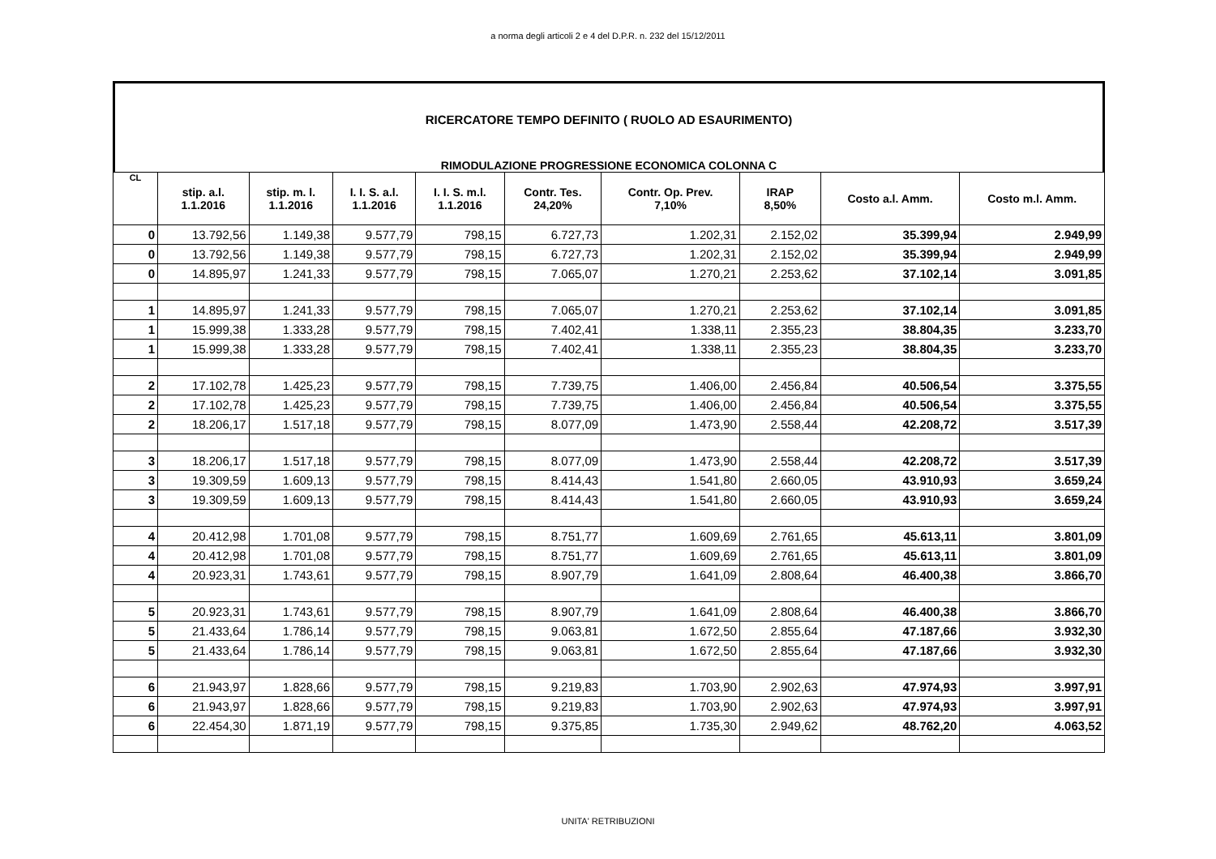a norma degli articoli 2 e 4 del D.P.R. n. 232 del 15/12/2011
RICERCATORE TEMPO DEFINITO ( RUOLO AD ESAURIMENTO)
RIMODULAZIONE PROGRESSIONE ECONOMICA COLONNA C
| CL | stip. a.l. 1.1.2016 | stip. m. l. 1.1.2016 | I. I. S. a.l. 1.1.2016 | I. I. S. m.l. 1.1.2016 | Contr. Tes. 24,20% | Contr. Op. Prev. 7,10% | IRAP 8,50% | Costo a.l. Amm. | Costo m.l. Amm. |
| --- | --- | --- | --- | --- | --- | --- | --- | --- | --- |
| 0 | 13.792,56 | 1.149,38 | 9.577,79 | 798,15 | 6.727,73 | 1.202,31 | 2.152,02 | 35.399,94 | 2.949,99 |
| 0 | 13.792,56 | 1.149,38 | 9.577,79 | 798,15 | 6.727,73 | 1.202,31 | 2.152,02 | 35.399,94 | 2.949,99 |
| 0 | 14.895,97 | 1.241,33 | 9.577,79 | 798,15 | 7.065,07 | 1.270,21 | 2.253,62 | 37.102,14 | 3.091,85 |
| 1 | 14.895,97 | 1.241,33 | 9.577,79 | 798,15 | 7.065,07 | 1.270,21 | 2.253,62 | 37.102,14 | 3.091,85 |
| 1 | 15.999,38 | 1.333,28 | 9.577,79 | 798,15 | 7.402,41 | 1.338,11 | 2.355,23 | 38.804,35 | 3.233,70 |
| 1 | 15.999,38 | 1.333,28 | 9.577,79 | 798,15 | 7.402,41 | 1.338,11 | 2.355,23 | 38.804,35 | 3.233,70 |
| 2 | 17.102,78 | 1.425,23 | 9.577,79 | 798,15 | 7.739,75 | 1.406,00 | 2.456,84 | 40.506,54 | 3.375,55 |
| 2 | 17.102,78 | 1.425,23 | 9.577,79 | 798,15 | 7.739,75 | 1.406,00 | 2.456,84 | 40.506,54 | 3.375,55 |
| 2 | 18.206,17 | 1.517,18 | 9.577,79 | 798,15 | 8.077,09 | 1.473,90 | 2.558,44 | 42.208,72 | 3.517,39 |
| 3 | 18.206,17 | 1.517,18 | 9.577,79 | 798,15 | 8.077,09 | 1.473,90 | 2.558,44 | 42.208,72 | 3.517,39 |
| 3 | 19.309,59 | 1.609,13 | 9.577,79 | 798,15 | 8.414,43 | 1.541,80 | 2.660,05 | 43.910,93 | 3.659,24 |
| 3 | 19.309,59 | 1.609,13 | 9.577,79 | 798,15 | 8.414,43 | 1.541,80 | 2.660,05 | 43.910,93 | 3.659,24 |
| 4 | 20.412,98 | 1.701,08 | 9.577,79 | 798,15 | 8.751,77 | 1.609,69 | 2.761,65 | 45.613,11 | 3.801,09 |
| 4 | 20.412,98 | 1.701,08 | 9.577,79 | 798,15 | 8.751,77 | 1.609,69 | 2.761,65 | 45.613,11 | 3.801,09 |
| 4 | 20.923,31 | 1.743,61 | 9.577,79 | 798,15 | 8.907,79 | 1.641,09 | 2.808,64 | 46.400,38 | 3.866,70 |
| 5 | 20.923,31 | 1.743,61 | 9.577,79 | 798,15 | 8.907,79 | 1.641,09 | 2.808,64 | 46.400,38 | 3.866,70 |
| 5 | 21.433,64 | 1.786,14 | 9.577,79 | 798,15 | 9.063,81 | 1.672,50 | 2.855,64 | 47.187,66 | 3.932,30 |
| 5 | 21.433,64 | 1.786,14 | 9.577,79 | 798,15 | 9.063,81 | 1.672,50 | 2.855,64 | 47.187,66 | 3.932,30 |
| 6 | 21.943,97 | 1.828,66 | 9.577,79 | 798,15 | 9.219,83 | 1.703,90 | 2.902,63 | 47.974,93 | 3.997,91 |
| 6 | 21.943,97 | 1.828,66 | 9.577,79 | 798,15 | 9.219,83 | 1.703,90 | 2.902,63 | 47.974,93 | 3.997,91 |
| 6 | 22.454,30 | 1.871,19 | 9.577,79 | 798,15 | 9.375,85 | 1.735,30 | 2.949,62 | 48.762,20 | 4.063,52 |
UNITA' RETRIBUZIONI